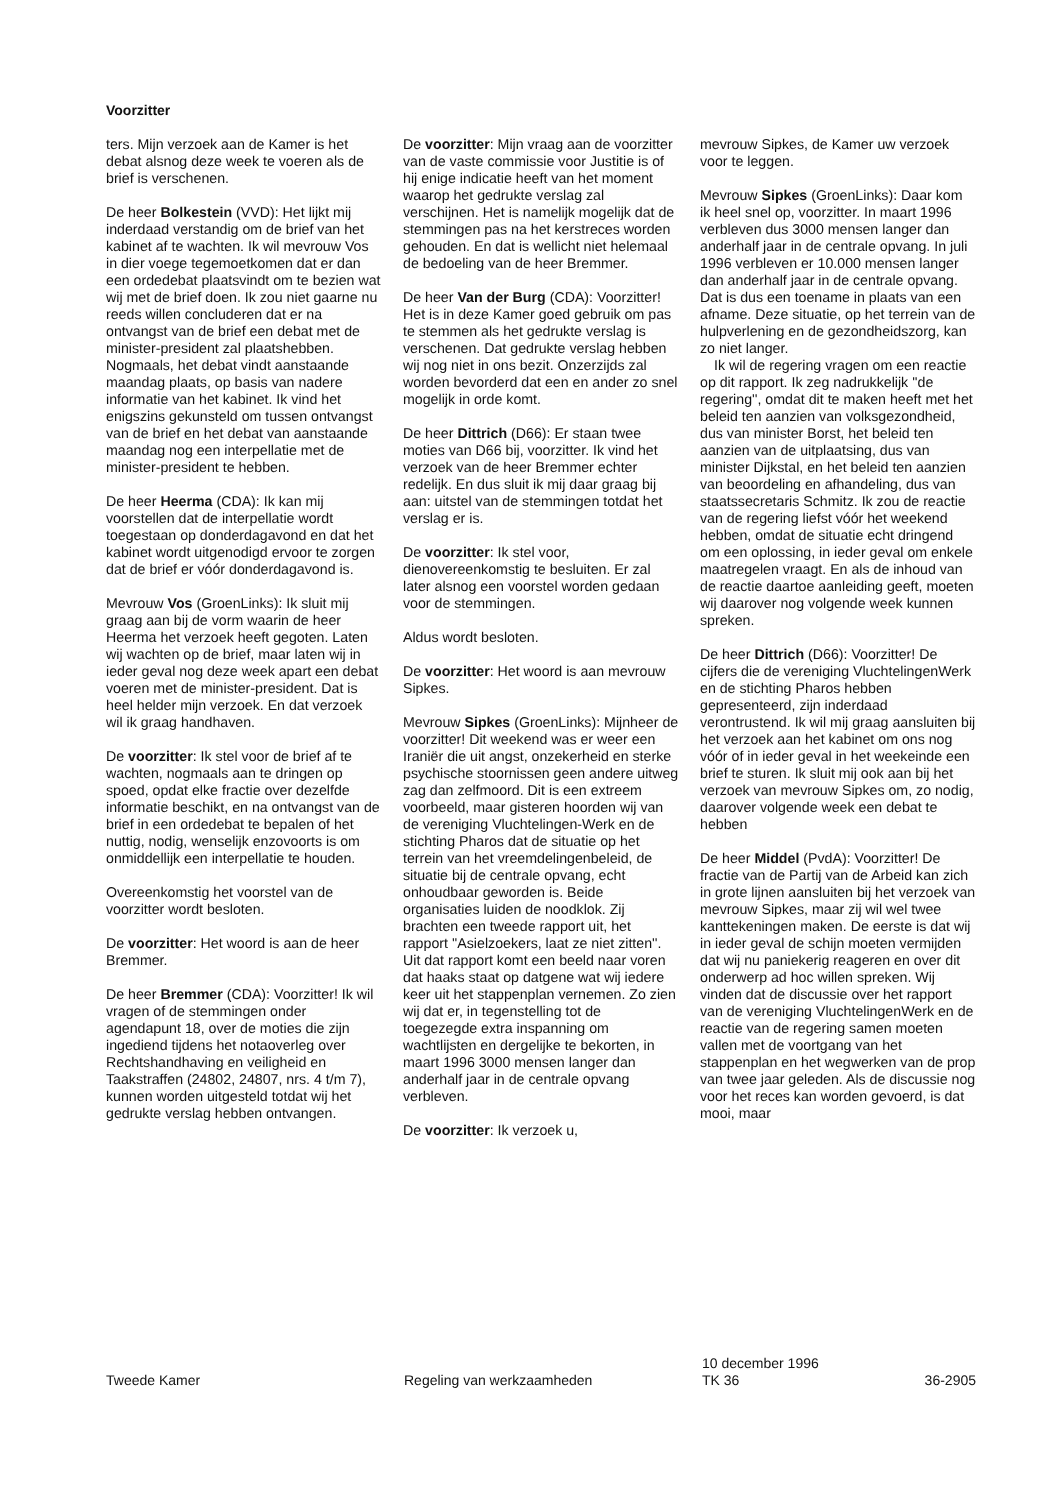Voorzitter
ters. Mijn verzoek aan de Kamer is het debat alsnog deze week te voeren als de brief is verschenen.
De heer Bolkestein (VVD): Het lijkt mij inderdaad verstandig om de brief van het kabinet af te wachten. Ik wil mevrouw Vos in dier voege tegemoetkomen dat er dan een ordedebat plaatsvindt om te bezien wat wij met de brief doen. Ik zou niet gaarne nu reeds willen concluderen dat er na ontvangst van de brief een debat met de minister-president zal plaatshebben. Nogmaals, het debat vindt aanstaande maandag plaats, op basis van nadere informatie van het kabinet. Ik vind het enigszins gekunsteld om tussen ontvangst van de brief en het debat van aanstaande maandag nog een interpellatie met de minister-president te hebben.
De heer Heerma (CDA): Ik kan mij voorstellen dat de interpellatie wordt toegestaan op donderdagavond en dat het kabinet wordt uitgenodigd ervoor te zorgen dat de brief er vóór donderdagavond is.
Mevrouw Vos (GroenLinks): Ik sluit mij graag aan bij de vorm waarin de heer Heerma het verzoek heeft gegoten. Laten wij wachten op de brief, maar laten wij in ieder geval nog deze week apart een debat voeren met de minister-president. Dat is heel helder mijn verzoek. En dat verzoek wil ik graag handhaven.
De voorzitter: Ik stel voor de brief af te wachten, nogmaals aan te dringen op spoed, opdat elke fractie over dezelfde informatie beschikt, en na ontvangst van de brief in een ordedebat te bepalen of het nuttig, nodig, wenselijk enzovoorts is om onmiddellijk een interpellatie te houden.
Overeenkomstig het voorstel van de voorzitter wordt besloten.
De voorzitter: Het woord is aan de heer Bremmer.
De heer Bremmer (CDA): Voorzitter! Ik wil vragen of de stemmingen onder agendapunt 18, over de moties die zijn ingediend tijdens het notaoverleg over Rechtshandhaving en veiligheid en Taakstraffen (24802, 24807, nrs. 4 t/m 7), kunnen worden uitgesteld totdat wij het gedrukte verslag hebben ontvangen.
De voorzitter: Mijn vraag aan de voorzitter van de vaste commissie voor Justitie is of hij enige indicatie heeft van het moment waarop het gedrukte verslag zal verschijnen. Het is namelijk mogelijk dat de stemmingen pas na het kerstreces worden gehouden. En dat is wellicht niet helemaal de bedoeling van de heer Bremmer.
De heer Van der Burg (CDA): Voorzitter! Het is in deze Kamer goed gebruik om pas te stemmen als het gedrukte verslag is verschenen. Dat gedrukte verslag hebben wij nog niet in ons bezit. Onzerzijds zal worden bevorderd dat een en ander zo snel mogelijk in orde komt.
De heer Dittrich (D66): Er staan twee moties van D66 bij, voorzitter. Ik vind het verzoek van de heer Bremmer echter redelijk. En dus sluit ik mij daar graag bij aan: uitstel van de stemmingen totdat het verslag er is.
De voorzitter: Ik stel voor, dienovereenkomstig te besluiten. Er zal later alsnog een voorstel worden gedaan voor de stemmingen.
Aldus wordt besloten.
De voorzitter: Het woord is aan mevrouw Sipkes.
Mevrouw Sipkes (GroenLinks): Mijnheer de voorzitter! Dit weekend was er weer een Iraniër die uit angst, onzekerheid en sterke psychische stoornissen geen andere uitweg zag dan zelfmoord. Dit is een extreem voorbeeld, maar gisteren hoorden wij van de vereniging Vluchtelingen-Werk en de stichting Pharos dat de situatie op het terrein van het vreemdelingenbeleid, de situatie bij de centrale opvang, echt onhoudbaar geworden is. Beide organisaties luiden de noodklok. Zij brachten een tweede rapport uit, het rapport ''Asielzoekers, laat ze niet zitten''. Uit dat rapport komt een beeld naar voren dat haaks staat op datgene wat wij iedere keer uit het stappenplan vernemen. Zo zien wij dat er, in tegenstelling tot de toegezegde extra inspanning om wachtlijsten en dergelijke te bekorten, in maart 1996 3000 mensen langer dan anderhalf jaar in de centrale opvang verbleven.
De voorzitter: Ik verzoek u,
mevrouw Sipkes, de Kamer uw verzoek voor te leggen.
Mevrouw Sipkes (GroenLinks): Daar kom ik heel snel op, voorzitter. In maart 1996 verbleven dus 3000 mensen langer dan anderhalf jaar in de centrale opvang. In juli 1996 verbleven er 10.000 mensen langer dan anderhalf jaar in de centrale opvang. Dat is dus een toename in plaats van een afname. Deze situatie, op het terrein van de hulpverlening en de gezondheidszorg, kan zo niet langer.
Ik wil de regering vragen om een reactie op dit rapport. Ik zeg nadrukkelijk ''de regering'', omdat dit te maken heeft met het beleid ten aanzien van volksgezondheid, dus van minister Borst, het beleid ten aanzien van de uitplaatsing, dus van minister Dijkstal, en het beleid ten aanzien van beoordeling en afhandeling, dus van staatssecretaris Schmitz. Ik zou de reactie van de regering liefst vóór het weekend hebben, omdat de situatie echt dringend om een oplossing, in ieder geval om enkele maatregelen vraagt. En als de inhoud van de reactie daartoe aanleiding geeft, moeten wij daarover nog volgende week kunnen spreken.
De heer Dittrich (D66): Voorzitter! De cijfers die de vereniging VluchtelingenWerk en de stichting Pharos hebben gepresenteerd, zijn inderdaad verontrustend. Ik wil mij graag aansluiten bij het verzoek aan het kabinet om ons nog vóór of in ieder geval in het weekeinde een brief te sturen. Ik sluit mij ook aan bij het verzoek van mevrouw Sipkes om, zo nodig, daarover volgende week een debat te hebben
De heer Middel (PvdA): Voorzitter! De fractie van de Partij van de Arbeid kan zich in grote lijnen aansluiten bij het verzoek van mevrouw Sipkes, maar zij wil wel twee kanttekeningen maken. De eerste is dat wij in ieder geval de schijn moeten vermijden dat wij nu paniekerig reageren en over dit onderwerp ad hoc willen spreken. Wij vinden dat de discussie over het rapport van de vereniging VluchtelingenWerk en de reactie van de regering samen moeten vallen met de voortgang van het stappenplan en het wegwerken van de prop van twee jaar geleden. Als de discussie nog voor het reces kan worden gevoerd, is dat mooi, maar
Tweede Kamer Regeling van werkzaamheden
10 december 1996
TK 36
36-2905